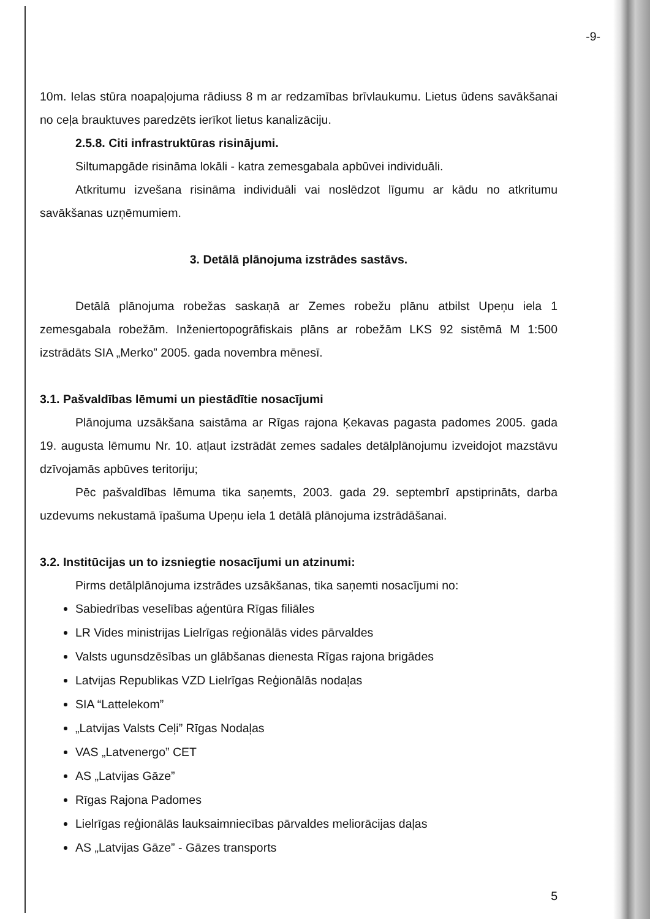-9-
10m. Ielas stūra noapaļojuma rādiuss 8 m ar redzamības brīvlaukumu. Lietus ūdens savākšanai no ceļa brauktuves paredzēts ierīkot lietus kanalizāciju.
2.5.8. Citi infrastruktūras risinājumi.
Siltumapgāde risināma lokāli - katra zemesgabala apbūvei individuāli.
Atkritumu izvešana risināma individuāli vai noslēdzot līgumu ar kādu no atkritumu savākšanas uzņēmumiem.
3. Detālā plānojuma izstrādes sastāvs.
Detālā plānojuma robežas saskaņā ar Zemes robežu plānu atbilst Upeņu iela 1 zemesgabala robežām. Inženiertopogrāfiskais plāns ar robežām LKS 92 sistēmā M 1:500 izstrādāts SIA „Merko” 2005. gada novembra mēnesī.
3.1. Pašvaldības lēmumi un piestādītie nosacījumi
Plānojuma uzsākšana saistāma ar Rīgas rajona Ķekavas pagasta padomes 2005. gada 19. augusta lēmumu Nr. 10. atļaut izstrādāt zemes sadales detālplānojumu izveidojot mazstāvu dzīvojamās apbūves teritoriju;
Pēc pašvaldības lēmuma tika saņemts, 2003. gada 29. septembrī apstiprināts, darba uzdevums nekustamā īpašuma Upeņu iela 1 detālā plānojuma izstrādāšanai.
3.2. Institūcijas un to izsniegtie nosacījumi un atzinumi:
Pirms detālplānojuma izstrādes uzsākšanas, tika saņemti nosacījumi no:
Sabiedrības veselības aģentūra Rīgas filiāles
LR Vides ministrijas Lielrīgas reģionālās vides pārvaldes
Valsts ugunsdzēsības un glābšanas dienesta Rīgas rajona brigādes
Latvijas Republikas VZD Lielrīgas Reģionālās nodaļas
SIA “Lattelekom”
„Latvijas Valsts Ceļi” Rīgas Nodaļas
VAS „Latvenergo” CET
AS „Latvijas Gāze”
Rīgas Rajona Padomes
Lielrīgas reģionālās lauksaimniecības pārvaldes meliorācijas daļas
AS „Latvijas Gāze” - Gāzes transports
5